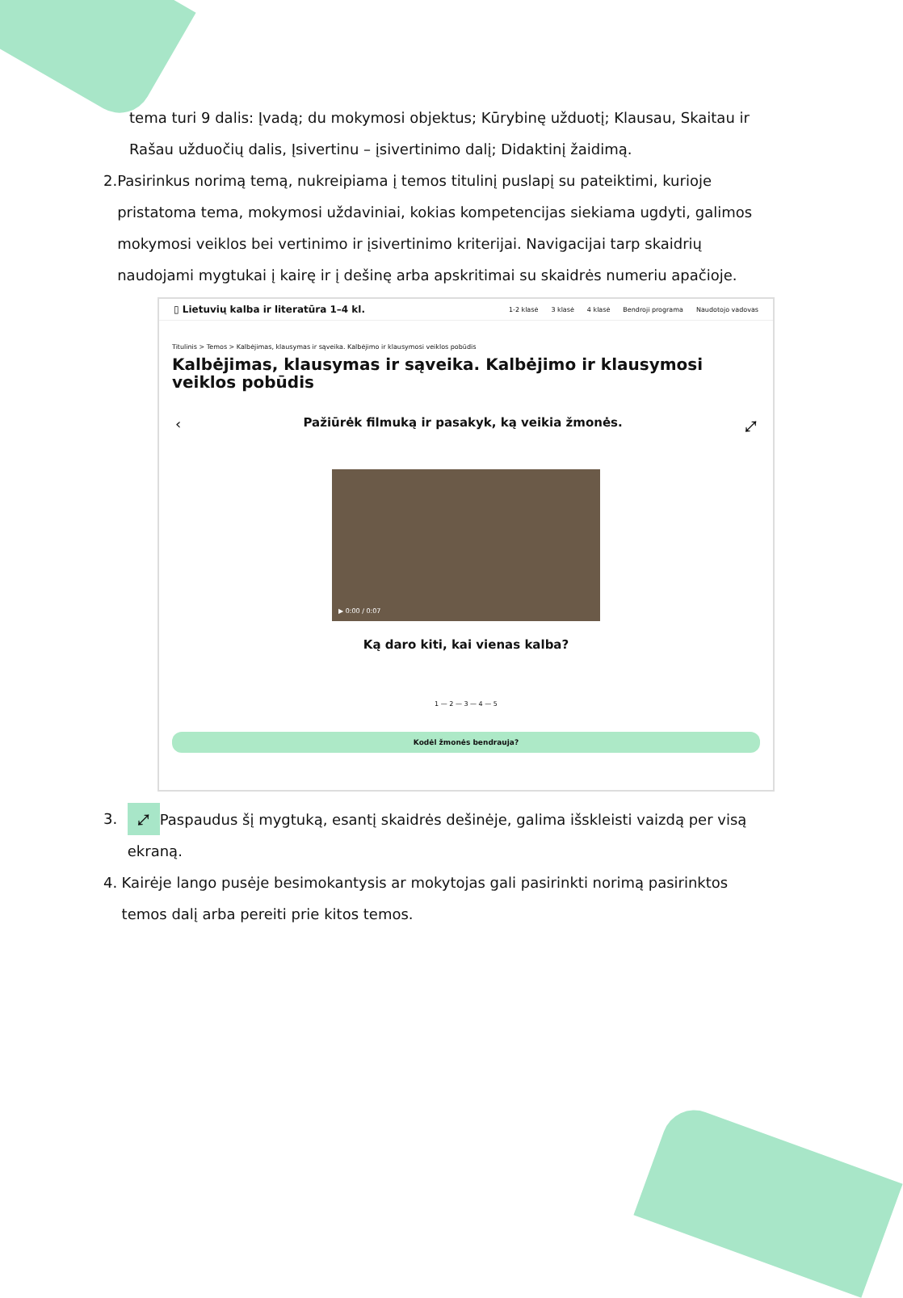tema turi 9 dalis: Įvadą; du mokymosi objektus; Kūrybinę užduotį; Klausau, Skaitau ir Rašau užduočių dalis, Įsivertinu – įsivertinimo dalį; Didaktinį žaidimą.
2. Pasirinkus norimą temą, nukreipiama į temos titulinį puslapį su pateiktimi, kurioje pristatoma tema, mokymosi uždaviniai, kokias kompetencijas siekiama ugdyti, galimos mokymosi veiklos bei vertinimo ir įsivertinimo kriterijai. Navigacijai tarp skaidrių naudojami mygtukai į kairę ir į dešinę arba apskritimai su skaidrės numeriu apačioje.
▯ Lietuvių kalba ir literatūra 1–4 kl.
1-2 klasė 3 klasė 4 klasė Bendroji programa Naudotojo vadovas
Titulinis > Temos > Kalbėjimas, klausymas ir sąveika. Kalbėjimo ir klausymosi veiklos pobūdis
Kalbėjimas, klausymas ir sąveika. Kalbėjimo ir klausymosi veiklos pobūdis
‹ Pažiūrėk filmuką ir pasakyk, ką veikia žmonės. ⤢
▶ 0:00 / 0:07
Ką daro kiti, kai vienas kalba?
1 — 2 — 3 — 4 — 5
Kodėl žmonės bendrauja?
3.
⤢ Paspaudus šį mygtuką, esantį skaidrės dešinėje, galima išskleisti vaizdą per visą ekraną.
4. Kairėje lango pusėje besimokantysis ar mokytojas gali pasirinkti norimą pasirinktos temos dalį arba pereiti prie kitos temos.